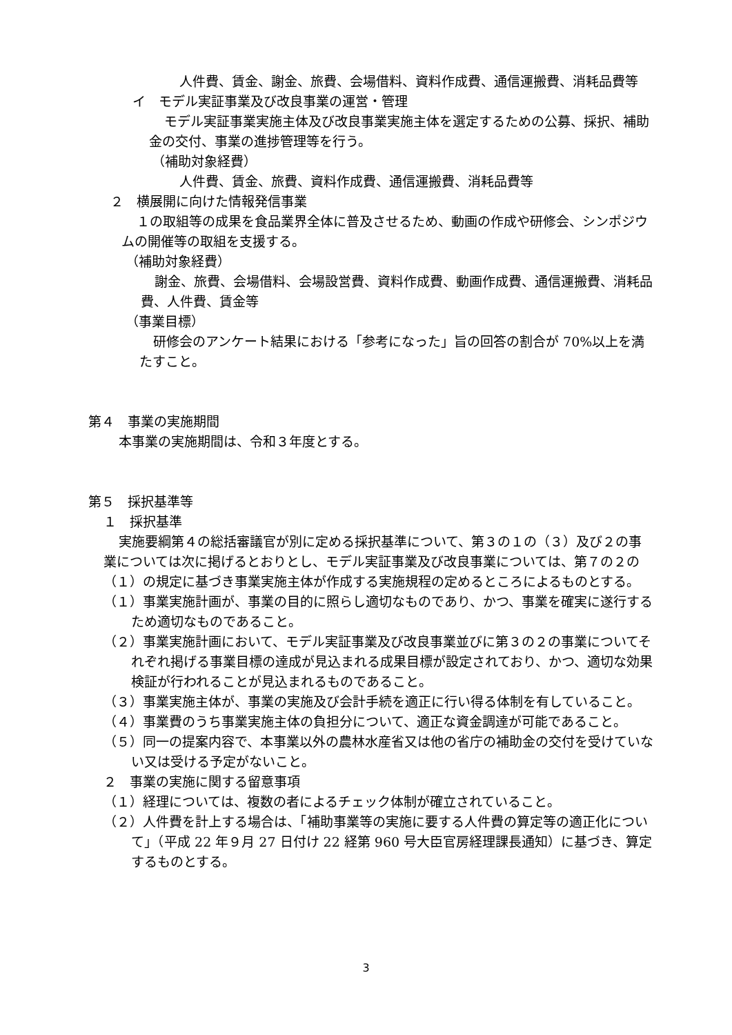人件費、賃金、謝金、旅費、会場借料、資料作成費、通信運搬費、消耗品費等
イ　モデル実証事業及び改良事業の運営・管理
モデル実証事業実施主体及び改良事業実施主体を選定するための公募、採択、補助金の交付、事業の進捗管理等を行う。
（補助対象経費）
人件費、賃金、旅費、資料作成費、通信運搬費、消耗品費等
２　横展開に向けた情報発信事業
１の取組等の成果を食品業界全体に普及させるため、動画の作成や研修会、シンポジウムの開催等の取組を支援する。
（補助対象経費）
謝金、旅費、会場借料、会場設営費、資料作成費、動画作成費、通信運搬費、消耗品費、人件費、賃金等
（事業目標）
研修会のアンケート結果における「参考になった」旨の回答の割合が 70%以上を満たすこと。
第４　事業の実施期間
本事業の実施期間は、令和３年度とする。
第５　採択基準等
１　採択基準
実施要綱第４の総括審議官が別に定める採択基準について、第３の１の（３）及び２の事業については次に掲げるとおりとし、モデル実証事業及び改良事業については、第７の２の（１）の規定に基づき事業実施主体が作成する実施規程の定めるところによるものとする。
（１）事業実施計画が、事業の目的に照らし適切なものであり、かつ、事業を確実に遂行するため適切なものであること。
（２）事業実施計画において、モデル実証事業及び改良事業並びに第３の２の事業についてそれぞれ掲げる事業目標の達成が見込まれる成果目標が設定されており、かつ、適切な効果検証が行われることが見込まれるものであること。
（３）事業実施主体が、事業の実施及び会計手続を適正に行い得る体制を有していること。
（４）事業費のうち事業実施主体の負担分について、適正な資金調達が可能であること。
（５）同一の提案内容で、本事業以外の農林水産省又は他の省庁の補助金の交付を受けていない又は受ける予定がないこと。
２　事業の実施に関する留意事項
（１）経理については、複数の者によるチェック体制が確立されていること。
（２）人件費を計上する場合は、「補助事業等の実施に要する人件費の算定等の適正化について」（平成 22 年９月 27 日付け 22 経第 960 号大臣官房経理課長通知）に基づき、算定するものとする。
3